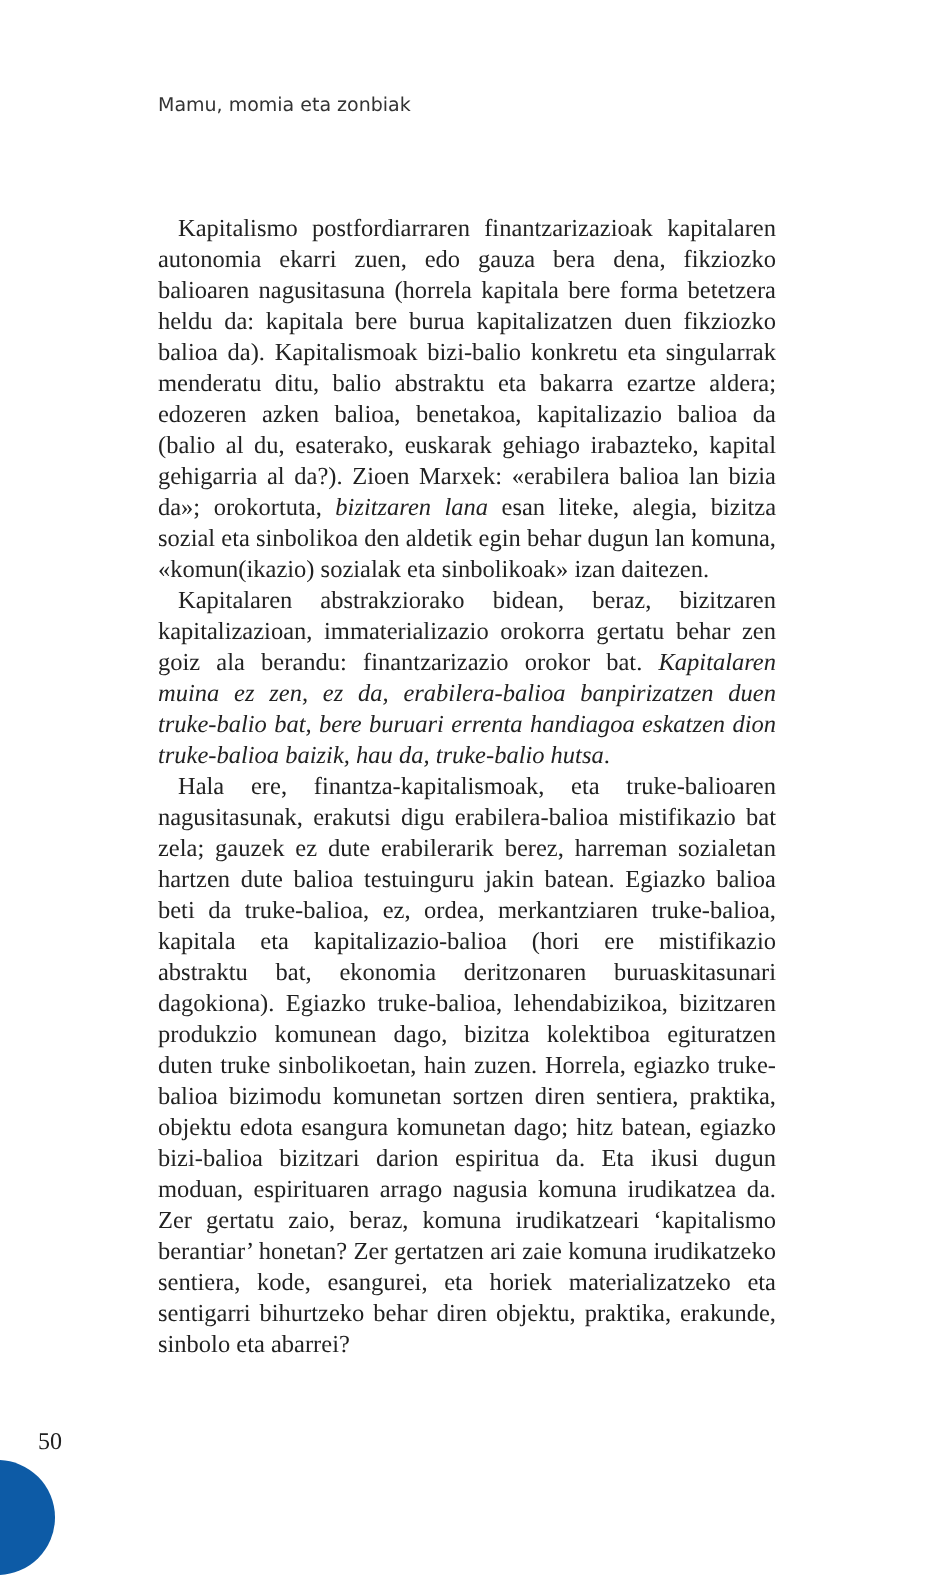Mamu, momia eta zonbiak
Kapitalismo postfordiarraren finantzarizazioak kapitalaren autonomia ekarri zuen, edo gauza bera dena, fikziozko balioaren nagusitasuna (horrela kapitala bere forma betetzera heldu da: kapitala bere burua kapitalizatzen duen fikziozko balioa da). Kapitalismoak bizi-balio konkretu eta singularrak menderatu ditu, balio abstraktu eta bakarra ezartze aldera; edozeren azken balioa, benetakoa, kapitalizazio balioa da (balio al du, esaterako, euskarak gehiago irabazteko, kapital gehigarria al da?). Zioen Marxek: «erabilera balioa lan bizia da»; orokortuta, bizitzaren lana esan liteke, alegia, bizitza sozial eta sinbolikoa den aldetik egin behar dugun lan komuna, «komun(ikazio) sozialak eta sinbolikoak» izan daitezen.
Kapitalaren abstrakziorako bidean, beraz, bizitzaren kapitalizazioan, immaterializazio orokorra gertatu behar zen goiz ala berandu: finantzarizazio orokor bat. Kapitalaren muina ez zen, ez da, erabilera-balioa banpirizatzen duen truke-balio bat, bere buruari errenta handiagoa eskatzen dion truke-balioa baizik, hau da, truke-balio hutsa.
Hala ere, finantza-kapitalismoak, eta truke-balioaren nagusitasunak, erakutsi digu erabilera-balioa mistifikazio bat zela; gauzek ez dute erabilerarik berez, harreman sozialetan hartzen dute balioa testuinguru jakin batean. Egiazko balioa beti da truke-balioa, ez, ordea, merkantziaren truke-balioa, kapitala eta kapitalizazio-balioa (hori ere mistifikazio abstraktu bat, ekonomia deritzonaren buruaskitasunari dagokiona). Egiazko truke-balioa, lehendabizikoa, bizitzaren produkzio komunean dago, bizitza kolektiboa egituratzen duten truke sinbolikoetan, hain zuzen. Horrela, egiazko truke-balioa bizimodu komunetan sortzen diren sentiera, praktika, objektu edota esangura komunetan dago; hitz batean, egiazko bizi-balioa bizitzari darion espiritua da. Eta ikusi dugun moduan, espirituaren arrago nagusia komuna irudikatzea da. Zer gertatu zaio, beraz, komuna irudikatzeari ‘kapitalismo berantiar’ honetan? Zer gertatzen ari zaie komuna irudikatzeko sentiera, kode, esangurei, eta horiek materializatzeko eta sentigarri bihurtzeko behar diren objektu, praktika, erakunde, sinbolo eta abarrei?
50